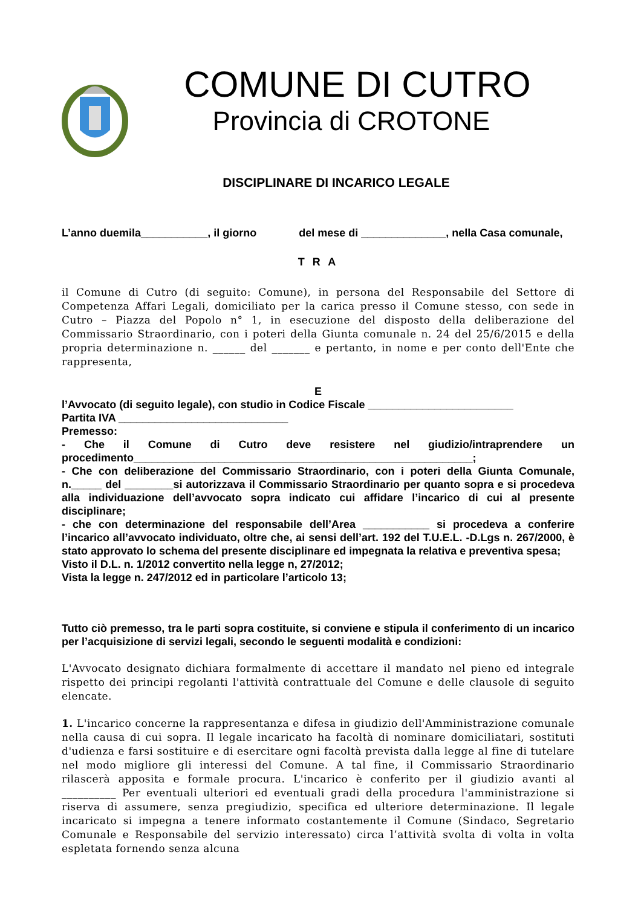COMUNE DI CUTRO
Provincia di CROTONE
DISCIPLINARE DI INCARICO LEGALE
L’anno duemila___________, il giorno del mese di ______________, nella Casa comunale,
T R A
il Comune di Cutro (di seguito: Comune), in persona del Responsabile del Settore di Competenza Affari Legali, domiciliato per la carica presso il Comune stesso, con sede in Cutro – Piazza del Popolo n° 1, in esecuzione del disposto della deliberazione del Commissario Straordinario, con i poteri della Giunta comunale n. 24 del 25/6/2015 e della propria determinazione n. ______ del _______ e pertanto, in nome e per conto dell'Ente che rappresenta,
E
l’Avvocato (di seguito legale), con studio in Codice Fiscale ________________________
Partita IVA ____________________________
Premesso:
- Che il Comune di Cutro deve resistere nel giudizio/intraprendere un procedimento________________________________________________________;
- Che con deliberazione del Commissario Straordinario, con i poteri della Giunta Comunale, n._____ del ________si autorizzava il Commissario Straordinario per quanto sopra e si procedeva alla individuazione dell’avvocato sopra indicato cui affidare l’incarico di cui al presente disciplinare;
- che con determinazione del responsabile dell’Area ___________ si procedeva a conferire l’incarico all’avvocato individuato, oltre che, ai sensi dell’art. 192 del T.U.E.L. -D.Lgs n. 267/2000, è stato approvato lo schema del presente disciplinare ed impegnata la relativa e preventiva spesa;
Visto il D.L. n. 1/2012 convertito nella legge n, 27/2012;
Vista la legge n. 247/2012 ed in particolare l’articolo 13;
Tutto ciò premesso, tra le parti sopra costituite, si conviene e stipula il conferimento di un incarico per l’acquisizione di servizi legali, secondo le seguenti modalità e condizioni:
L'Avvocato designato dichiara formalmente di accettare il mandato nel pieno ed integrale rispetto dei principi regolanti l'attività contrattuale del Comune e delle clausole di seguito elencate.
1. L'incarico concerne la rappresentanza e difesa in giudizio dell'Amministrazione comunale nella causa di cui sopra. Il legale incaricato ha facoltà di nominare domiciliatari, sostituti d'udienza e farsi sostituire e di esercitare ogni facoltà prevista dalla legge al fine di tutelare nel modo migliore gli interessi del Comune. A tal fine, il Commissario Straordinario rilascerà apposita e formale procura. L'incarico è conferito per il giudizio avanti al __________ Per eventuali ulteriori ed eventuali gradi della procedura l'amministrazione si riserva di assumere, senza pregiudizio, specifica ed ulteriore determinazione. Il legale incaricato si impegna a tenere informato costantemente il Comune (Sindaco, Segretario Comunale e Responsabile del servizio interessato) circa l’attività svolta di volta in volta espletata fornendo senza alcuna